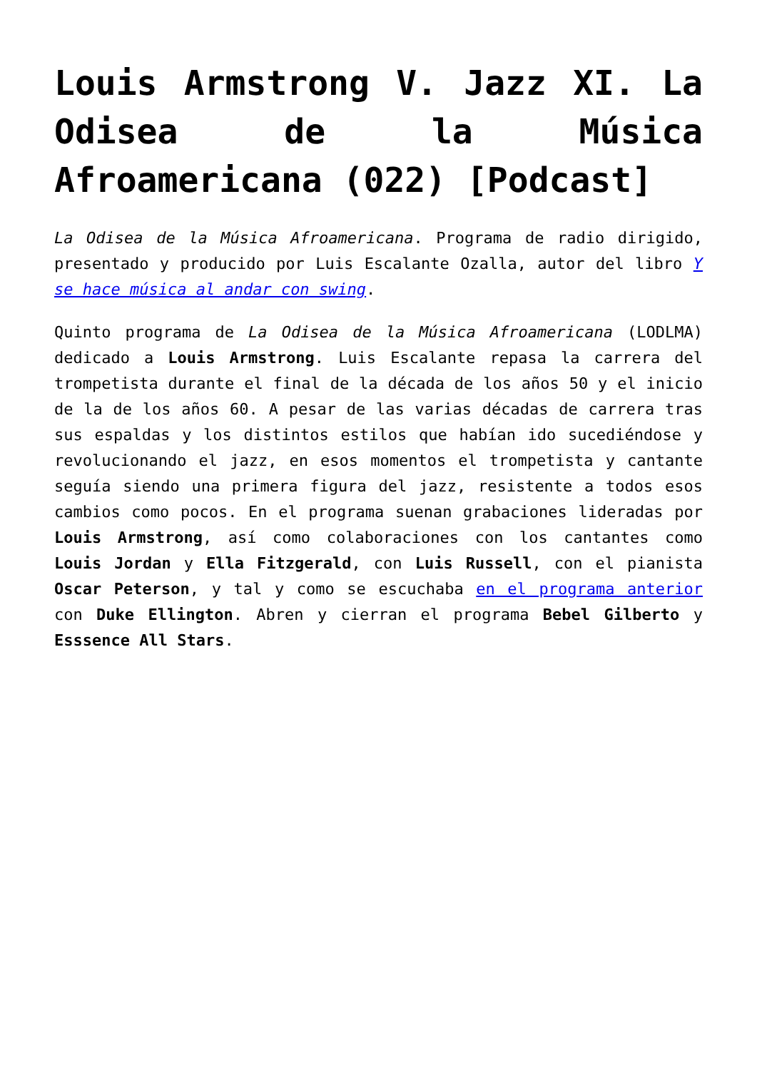Louis Armstrong V. Jazz XI. La Odisea de la Música Afroamericana (022) [Podcast]
La Odisea de la Música Afroamericana. Programa de radio dirigido, presentado y producido por Luis Escalante Ozalla, autor del libro Y se hace música al andar con swing.
Quinto programa de La Odisea de la Música Afroamericana (LODLMA) dedicado a Louis Armstrong. Luis Escalante repasa la carrera del trompetista durante el final de la década de los años 50 y el inicio de la de los años 60. A pesar de las varias décadas de carrera tras sus espaldas y los distintos estilos que habían ido sucediéndose y revolucionando el jazz, en esos momentos el trompetista y cantante seguía siendo una primera figura del jazz, resistente a todos esos cambios como pocos. En el programa suenan grabaciones lideradas por Louis Armstrong, así como colaboraciones con los cantantes como Louis Jordan y Ella Fitzgerald, con Luis Russell, con el pianista Oscar Peterson, y tal y como se escuchaba en el programa anterior con Duke Ellington. Abren y cierran el programa Bebel Gilberto y Esssence All Stars.